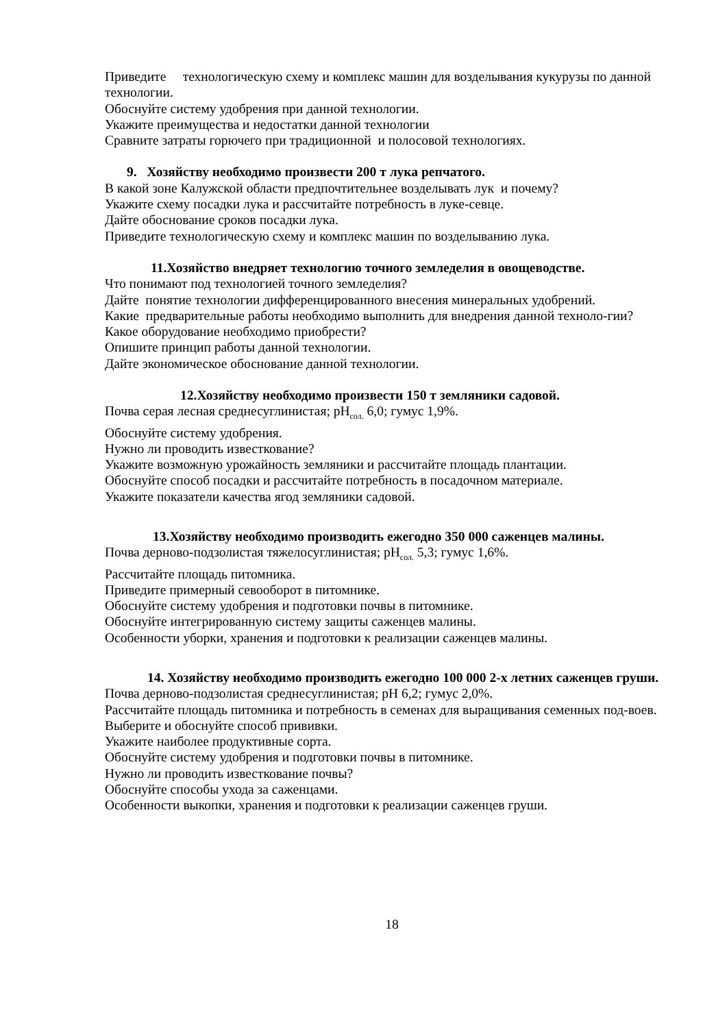Приведите технологическую схему и комплекс машин для возделывания кукурузы по данной технологии.
Обоснуйте систему удобрения при данной технологии.
Укажите преимущества и недостатки данной технологии
Сравните затраты горючего при традиционной и полосовой технологиях.
9. Хозяйству необходимо произвести 200 т лука репчатого.
В какой зоне Калужской области предпочтительнее возделывать лук и почему?
Укажите схему посадки лука и рассчитайте потребность в луке-севце.
Дайте обоснование сроков посадки лука.
Приведите технологическую схему и комплекс машин по возделыванию лука.
11.Хозяйство внедряет технологию точного земледелия в овощеводстве.
Что понимают под технологией точного земледелия?
Дайте понятие технологии дифференцированного внесения минеральных удобрений.
Какие предварительные работы необходимо выполнить для внедрения данной техноло-гии?
Какое оборудование необходимо приобрести?
Опишите принцип работы данной технологии.
Дайте экономическое обоснование данной технологии.
12.Хозяйству необходимо произвести 150 т земляники садовой.
Почва серая лесная среднесуглинистая; pH<sub>сол.</sub> 6,0; гумус 1,9%.
Обоснуйте систему удобрения.
Нужно ли проводить известкование?
Укажите возможную урожайность земляники и рассчитайте площадь плантации.
Обоснуйте способ посадки и рассчитайте потребность в посадочном материале.
Укажите показатели качества ягод земляники садовой.
13.Хозяйству необходимо производить ежегодно 350 000 саженцев малины.
Почва дерново-подзолистая тяжелосуглинистая; pH<sub>сол.</sub> 5,3; гумус 1,6%.
Рассчитайте площадь питомника.
Приведите примерный севооборот в питомнике.
Обоснуйте систему удобрения и подготовки почвы в питомнике.
Обоснуйте интегрированную систему защиты саженцев малины.
Особенности уборки, хранения и подготовки к реализации саженцев малины.
14. Хозяйству необходимо производить ежегодно 100 000 2-х летних саженцев груши.
Почва дерново-подзолистая среднесуглинистая; pH 6,2; гумус 2,0%.
Рассчитайте площадь питомника и потребность в семенах для выращивания семенных под-воев.
Выберите и обоснуйте способ прививки.
Укажите наиболее продуктивные сорта.
Обоснуйте систему удобрения и подготовки почвы в питомнике.
Нужно ли проводить известкование почвы?
Обоснуйте способы ухода за саженцами.
Особенности выкопки, хранения и подготовки к реализации саженцев груши.
18